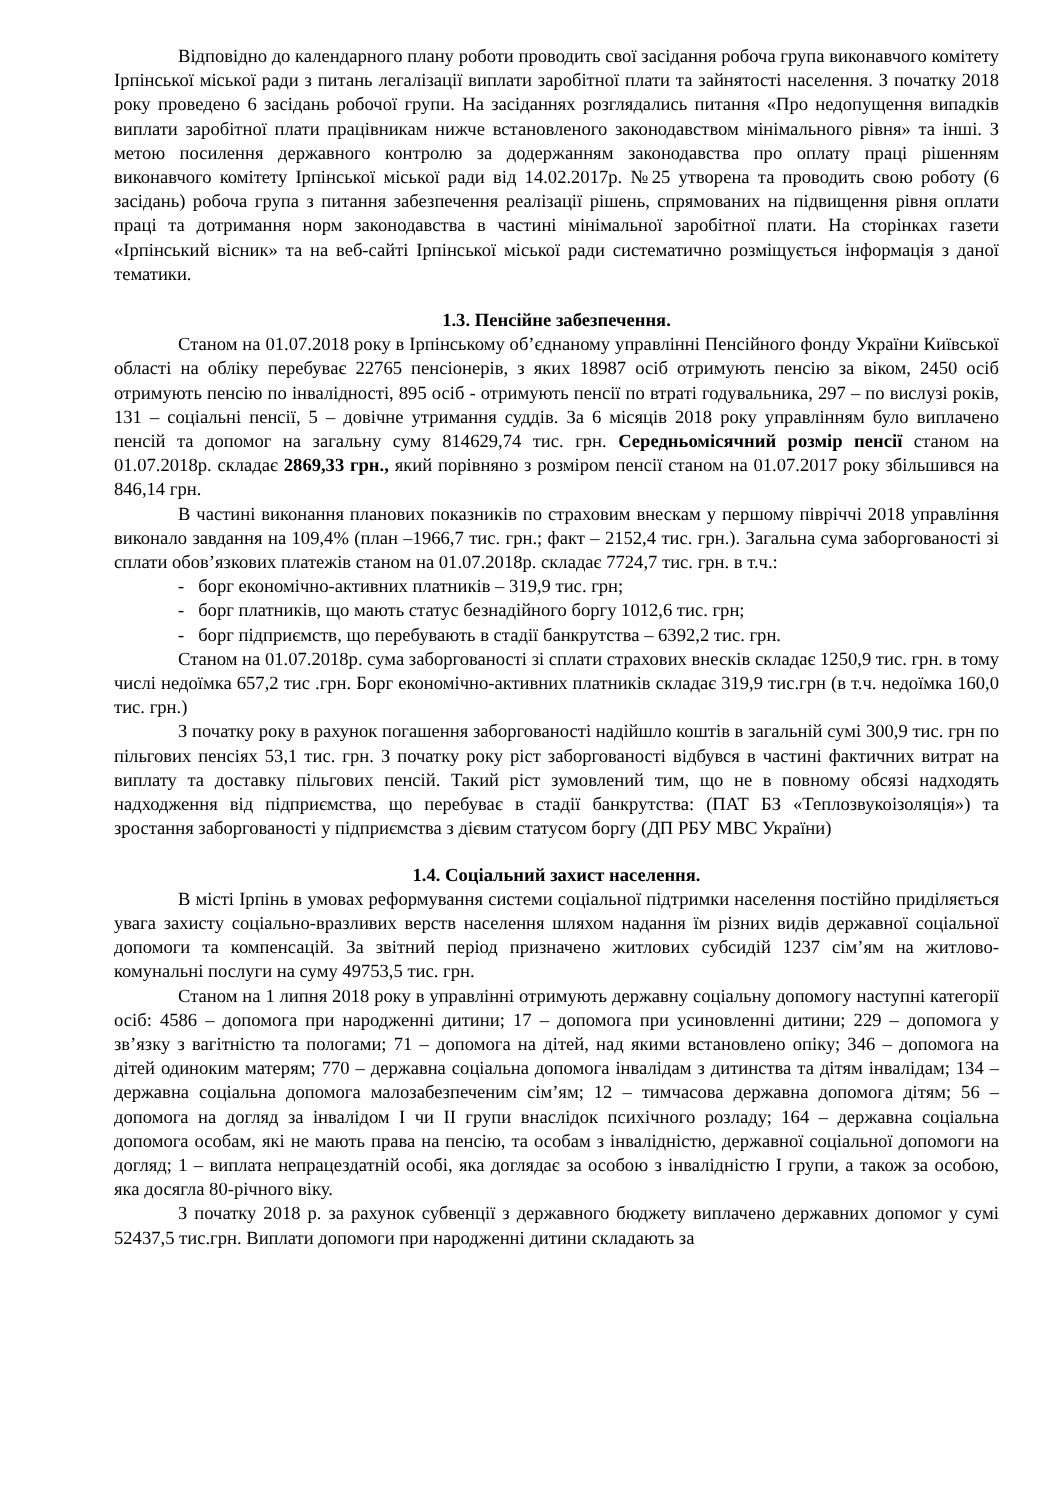Відповідно до календарного плану роботи проводить свої засідання робоча група виконавчого комітету Ірпінської міської ради з питань легалізації виплати заробітної плати та зайнятості населення. З початку 2018 року проведено 6 засідань робочої групи. На засіданнях розглядались питання «Про недопущення випадків виплати заробітної плати працівникам нижче встановленого законодавством мінімального рівня» та інші. З метою посилення державного контролю за додержанням законодавства про оплату праці рішенням виконавчого комітету Ірпінської міської ради від 14.02.2017р. №25 утворена та проводить свою роботу (6 засідань) робоча група з питання забезпечення реалізації рішень, спрямованих на підвищення рівня оплати праці та дотримання норм законодавства в частині мінімальної заробітної плати. На сторінках газети «Ірпінський вісник» та на веб-сайті Ірпінської міської ради систематично розміщується інформація з даної тематики.
1.3. Пенсійне забезпечення.
Станом на 01.07.2018 року в Ірпінському об’єднаному управлінні Пенсійного фонду України Київської області на обліку перебуває 22765 пенсіонерів, з яких 18987 осіб отримують пенсію за віком, 2450 осіб отримують пенсію по інвалідності, 895 осіб - отримують пенсії по втраті годувальника, 297 – по вислузі років, 131 – соціальні пенсії, 5 – довічне утримання суддів. За 6 місяців 2018 року управлінням було виплачено пенсій та допомог на загальну суму 814629,74 тис. грн. Середньомісячний розмір пенсії станом на 01.07.2018р. складає 2869,33 грн., який порівняно з розміром пенсії станом на 01.07.2017 року збільшився на 846,14 грн.
В частині виконання планових показників по страховим внескам у першому півріччі 2018 управління виконало завдання на 109,4% (план –1966,7 тис. грн.; факт – 2152,4 тис. грн.). Загальна сума заборгованості зі сплати обов’язкових платежів станом на 01.07.2018р. складає 7724,7 тис. грн. в т.ч.:
- борг економічно-активних платників – 319,9 тис. грн;
- борг платників, що мають статус безнадійного боргу 1012,6 тис. грн;
- борг підприємств, що перебувають в стадії банкрутства – 6392,2 тис. грн.
Станом на 01.07.2018р. сума заборгованості зі сплати страхових внесків складає 1250,9 тис. грн. в тому числі недоїмка 657,2 тис .грн. Борг економічно-активних платників складає 319,9 тис.грн (в т.ч. недоїмка 160,0 тис. грн.)
З початку року в рахунок погашення заборгованості надійшло коштів в загальній сумі 300,9 тис. грн по пільгових пенсіях 53,1 тис. грн. З початку року ріст заборгованості відбувся в частині фактичних витрат на виплату та доставку пільгових пенсій. Такий ріст зумовлений тим, що не в повному обсязі надходять надходження від підприємства, що перебуває в стадії банкрутства: (ПАТ БЗ «Теплозвукоізоляція») та зростання заборгованості у підприємства з дієвим статусом боргу (ДП РБУ МВС України)
1.4. Соціальний захист населення.
В місті Ірпінь в умовах реформування системи соціальної підтримки населення постійно приділяється увага захисту соціально-вразливих верств населення шляхом надання їм різних видів державної соціальної допомоги та компенсацій. За звітний період призначено житлових субсидій 1237 сім’ям на житлово-комунальні послуги на суму 49753,5 тис. грн.
Станом на 1 липня 2018 року в управлінні отримують державну соціальну допомогу наступні категорії осіб: 4586 – допомога при народженні дитини; 17 – допомога при усиновленні дитини; 229 – допомога у зв’язку з вагітністю та пологами; 71 – допомога на дітей, над якими встановлено опіку; 346 – допомога на дітей одиноким матерям; 770 – державна соціальна допомога інвалідам з дитинства та дітям інвалідам; 134 – державна соціальна допомога малозабезпеченим сім’ям; 12 – тимчасова державна допомога дітям; 56 – допомога на догляд за інвалідом I чи II групи внаслідок психічного розладу; 164 – державна соціальна допомога особам, які не мають права на пенсію, та особам з інвалідністю, державної соціальної допомоги на догляд; 1 – виплата непрацездатній особі, яка доглядає за особою з інвалідністю I групи, а також за особою, яка досягла 80-річного віку.
З початку 2018 р. за рахунок субвенції з державного бюджету виплачено державних допомог у сумі 52437,5 тис.грн. Виплати допомоги при народженні дитини складають за